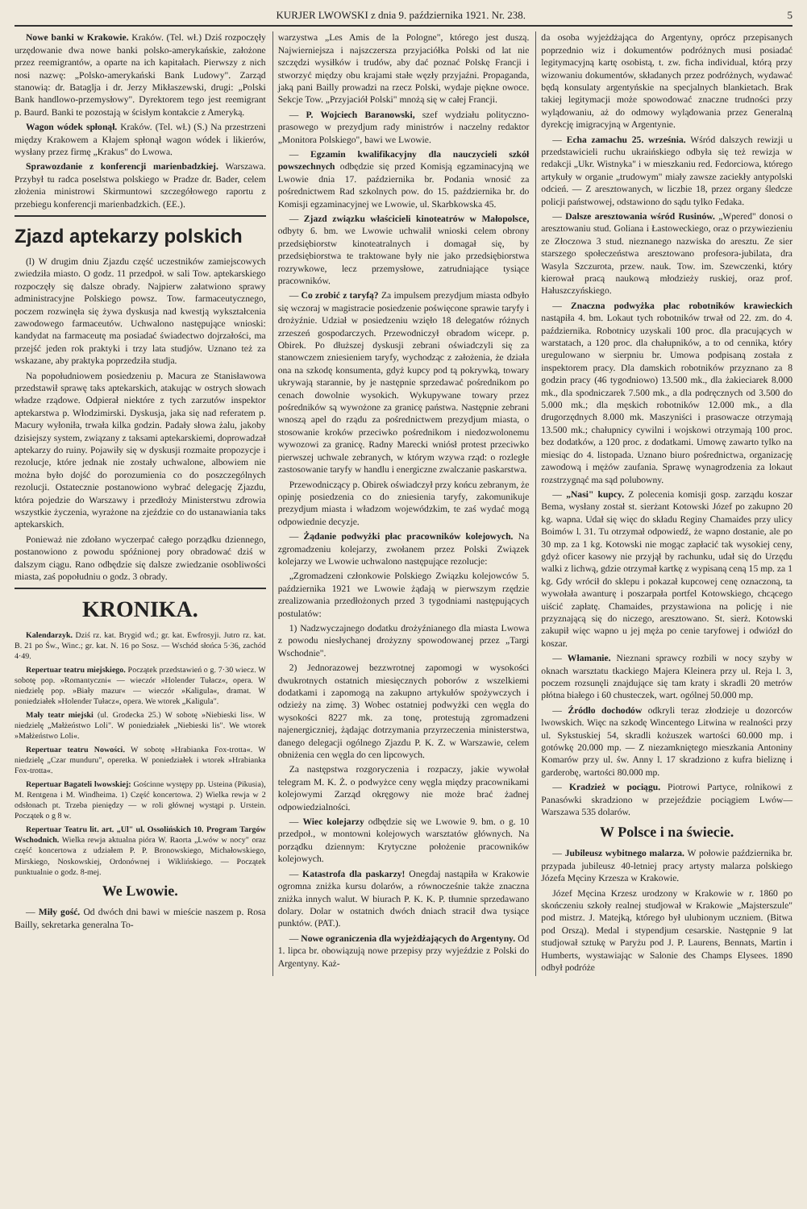KURJER LWOWSKI z dnia 9. października 1921. Nr. 238. 5
Nowe banki w Krakowie. Kraków. (Tel. wł.) Dziś rozpoczęły urzędowanie dwa nowe banki polsko-amerykańskie, założone przez reemigrantów, a oparte na ich kapitałach. Pierwszy z nich nosi nazwę: „Polsko-amerykański Bank Ludowy". Zarząd stanowią: dr. Bataglja i dr. Jerzy Mikłaszewski, drugi: „Polski Bank handlowo-przemysłowy". Dyrektorem tego jest reemigrant p. Baurd. Banki te pozostają w ścisłym kontakcie z Ameryką.
Wagon wódek spłonął. Kraków. (Tel. wł.) (S.) Na przestrzeni między Krakowem a Kłajem spłonął wagon wódek i likierów, wysłany przez firmę „Krakus" do Lwowa.
Sprawozdanie z konferencji marienbadzkiej. Warszawa. Przybył tu radca poselstwa polskiego w Pradze dr. Bader, celem złożenia ministrowi Skirmuntowi szczegółowego raportu z przebiegu konferencji marienbadzkich. (EE.).
Zjazd aptekarzy polskich
(l) W drugim dniu Zjazdu część uczestników zamiejscowych zwiedziła miasto. O godz. 11 przedpoł. w sali Tow. aptekarskiego rozpoczęły się dalsze obrady. Najpierw załatwiono sprawy administracyjne Polskiego powsz. Tow. farmaceutycznego, poczem rozwinęła się żywa dyskusja nad kwestją wykształcenia zawodowego farmaceutów. Uchwalono następujące wnioski: kandydat na farmaceutę ma posiadać świadectwo dojrzałości, ma przejść jeden rok praktyki i trzy lata studjów. Uznano też za wskazane, aby praktyka poprzedziła studja.
Na popołudniowem posiedzeniu p. Macura ze Stanisławowa przedstawił sprawę taks aptekarskich, atakując w ostrych słowach władze rządowe. Odpierał niektóre z tych zarzutów inspektor aptekarstwa p. Włodzimirski. Dyskusja, jaka się nad referatem p. Macury wyłoniła, trwała kilka godzin. Padały słowa żalu, jakoby dzisiejszy system, związany z taksami aptekarskiemi, doprowadzał aptekarzy do ruiny. Pojawiły się w dyskusji rozmaite propozycje i rezolucje, które jednak nie zostały uchwalone, albowiem nie można było dojść do porozumienia co do poszczególnych rezolucji. Ostatecznie postanowiono wybrać delegację Zjazdu, która pojedzie do Warszawy i przedłoży Ministerstwu zdrowia wszystkie życzenia, wyrażone na zjeździe co do ustanawiania taks aptekarskich.
Ponieważ nie zdołano wyczerpać całego porządku dziennego, postanowiono z powodu spóźnionej pory obradować dziś w dalszym ciągu. Rano odbędzie się dalsze zwiedzanie osobliwości miasta, zaś popołudniu o godz. 3 obrady.
KRONIKA.
Kalendarzyk. Dziś rz. kat. Brygid wd.; gr. kat. Ewfrosyji. Jutro rz. kat. B. 21 po Św., Winc.; gr. kat. N. 16 po Sosz. — Wschód słońca 5·36, zachód 4·49.
Repertuar teatru miejskiego. Początek przedstawień o g. 7·30 wiecz. W sobotę pop. »Romantyczni« — wieczór »Holender Tułacz«, opera. W niedzielę pop. »Biały mazur« — wieczór »Kaligula«, dramat. W poniedziałek »Holender Tułacz«, opera. We wtorek „Kaligula".
Mały teatr miejski (ul. Grodecka 25.) W sobotę »Niebieski lis«. W niedzielę „Małżeństwo Loli". W poniedziałek „Niebieski lis". We wtorek »Małżeństwo Loli«.
Repertuar teatru Nowości. W sobotę »Hrabianka Fox-trotta«. W niedzielę „Czar munduru", operetka. W poniedziałek i wtorek »Hrabianka Fox-trotta«.
Repertuar Bagateli lwowskiej: Gościnne występy pp. Usteina (Pikusia), M. Rentgena i M. Windheima. 1) Część koncertowa. 2) Wielka rewja w 2 odsłonach pt. Trzeba pieniędzy — w roli głównej wystąpi p. Urstein. Początek o g 8 w.
Repertuar Teatru lit. art. „Ul" ul. Ossolińskich 10. Program Targów Wschodnich. Wielka rewja aktualna pióra W. Raorta „Lwów w nocy" oraz część koncertowa z udziałem P. P. Bronowskiego, Michałowskiego, Mirskiego, Noskowskiej, Ordonównej i Wiklińskiego. — Początek punktualnie o godz. 8-mej.
We Lwowie.
— Miły gość. Od dwóch dni bawi w mieście naszem p. Rosa Bailly, sekretarka generalna To-
warzystwa „Les Amis de la Pologne", którego jest duszą. Najwierniejsza i najszczersza przyjaciółka Polski od lat nie szczędzi wysiłków i trudów, aby dać poznać Polskę Francji i stworzyć między obu krajami stałe węzły przyjaźni. Propaganda, jaką pani Bailly prowadzi na rzecz Polski, wydaje piękne owoce. Sekcje Tow. „Przyjaciół Polski" mnożą się w całej Francji.
— P. Wojciech Baranowski, szef wydziału polityczno-prasowego w prezydjum rady ministrów i naczelny redaktor „Monitora Polskiego", bawi we Lwowie.
— Egzamin kwalifikacyjny dla nauczycieli szkół powszechnych odbędzie się przed Komisją egzaminacyjną we Lwowie dnia 17. października br. Podania wnosić za pośrednictwem Rad szkolnych pow. do 15. października br. do Komisji egzaminacyjnej we Lwowie, ul. Skarbkowska 45.
— Zjazd związku właścicieli kinoteatrów w Małopolsce, odbyty 6. bm. we Lwowie uchwalił wnioski celem obrony przedsiębiorstw kinoteatralnych i domagał się, by przedsiębiorstwa te traktowane były nie jako przedsiębiorstwa rozrywkowe, lecz przemysłowe, zatrudniające tysiące pracowników.
— Co zrobić z taryfą? Za impulsem prezydjum miasta odbyło się wczoraj w magistracie posiedzenie poświęcone sprawie taryfy i drożyźnie. Udział w posiedzeniu wzięło 18 delegatów różnych zrzeszeń gospodarczych. Przewodniczył obradom wicepr. p. Obirek. Po dłuższej dyskusji zebrani oświadczyli się za stanowczem zniesieniem taryfy, wychodząc z założenia, że działa ona na szkodę konsumenta, gdyż kupcy pod tą pokrywką, towary ukrywają starannie, by je następnie sprzedawać pośrednikom po cenach dowolnie wysokich. Wykupywane towary przez pośredników są wywożone za granicę państwa. Następnie zebrani wnoszą apel do rządu za pośrednictwem prezydjum miasta, o stosowanie kroków przeciwko pośrednikom i niedozwolonemu wywozowi za granicę. Radny Marecki wniósł protest przeciwko pierwszej uchwale zebranych, w którym wzywa rząd: o rozległe zastosowanie taryfy w handlu i energiczne zwalczanie paskarstwa.
Przewodniczący p. Obirek oświadczył przy końcu zebranym, że opinję posiedzenia co do zniesienia taryfy, zakomunikuje prezydjum miasta i władzom wojewódzkim, te zaś wydać mogą odpowiednie decyzje.
— Żądanie podwyżki płac pracowników kolejowych. Na zgromadzeniu kolejarzy, zwołanem przez Polski Związek kolejarzy we Lwowie uchwalono następujące rezolucje:
„Zgromadzeni członkowie Polskiego Związku kolejowców 5. października 1921 we Lwowie żądają w pierwszym rzędzie zrealizowania przedłożonych przed 3 tygodniami następujących postulatów:
1) Nadzwyczajnego dodatku drożyźnianego dla miasta Lwowa z powodu niesłychanej drożyzny spowodowanej przez „Targi Wschodnie".
2) Jednorazowej bezzwrotnej zapomogi w wysokości dwukrotnych ostatnich miesięcznych poborów z wszelkiemi dodatkami i zapomogą na zakupno artykułów spożywczych i odzieży na zimę. 3) Wobec ostatniej podwyżki cen węgla do wysokości 8227 mk. za tonę, protestują zgromadzeni najenergiczniej, żądając dotrzymania przyrzeczenia ministerstwa, danego delegacji ogólnego Zjazdu P. K. Z. w Warszawie, celem obniżenia cen węgla do cen lipcowych.
Za następstwa rozgoryczenia i rozpaczy, jakie wywołał telegram M. K. Ż. o podwyżce ceny węgla między pracownikami kolejowymi Zarząd okręgowy nie może brać żadnej odpowiedzialności.
— Wiec kolejarzy odbędzie się we Lwowie 9. bm. o g. 10 przedpoł., w montowni kolejowych warsztatów głównych. Na porządku dziennym: Krytyczne położenie pracowników kolejowych.
— Katastrofa dla paskarzy! Onegdaj nastąpiła w Krakowie ogromna zniżka kursu dolarów, a równocześnie także znaczna zniżka innych walut. W biurach P. K. K. P. tłumnie sprzedawano dolary. Dolar w ostatnich dwóch dniach stracił dwa tysiące punktów. (PAT.).
— Nowe ograniczenia dla wyjeżdżających do Argentyny. Od 1. lipca br. obowiązują nowe przepisy przy wyjeździe z Polski do Argentyny. Każ-
da osoba wyjeżdżająca do Argentyny, oprócz przepisanych poprzednio wiz i dokumentów podróżnych musi posiadać legitymacyjną kartę osobistą, t. zw. ficha individual, którą przy wizowaniu dokumentów, składanych przez podróżnych, wydawać będą konsulaty argentyńskie na specjalnych blankietach. Brak takiej legitymacji może spowodować znaczne trudności przy wylądowaniu, aż do odmowy wylądowania przez Generalną dyrekcję imigracyjną w Argentynie.
— Echa zamachu 25. września. Wśród dalszych rewizji u przedstawicieli ruchu ukraińskiego odbyła się też rewizja w redakcji „Ukr. Wistnyka" i w mieszkaniu red. Fedorciowa, którego artykuły w organie „trudowym" miały zawsze zaciekły antypolski odcień. — Z aresztowanych, w liczbie 18, przez organy śledcze policji państwowej, odstawiono do sądu tylko Fedaka.
— Dalsze aresztowania wśród Rusinów. „Wpered" donosi o aresztowaniu stud. Goliana i Łastoweckiego, oraz o przywiezieniu ze Złoczowa 3 stud. nieznanego nazwiska do aresztu. Ze sier starszego społeczeństwa aresztowano profesora-jubilata, dra Wasyla Szczurota, przew. nauk. Tow. im. Szewczenki, który kierował pracą naukową młodzieży ruskiej, oraz prof. Hałuszczyńskiego.
— Znaczna podwyżka płac robotników krawieckich nastąpiła 4. bm. Lokaut tych robotników trwał od 22. zm. do 4. października. Robotnicy uzyskali 100 proc. dla pracujących w warstatach, a 120 proc. dla chałupników, a to od cennika, który uregulowano w sierpniu br. Umowa podpisaną została z inspektorem pracy. Dla damskich robotników przyznano za 8 godzin pracy (46 tygodniowo) 13.500 mk., dla żakieciarek 8.000 mk., dla spodniczarek 7.500 mk., a dla podręcznych od 3.500 do 5.000 mk.; dla męskich robotników 12.000 mk., a dla drugorzędnych 8.000 mk. Maszyniści i prasowacze otrzymają 13.500 mk.; chałupnicy cywilni i wojskowi otrzymają 100 proc. bez dodatków, a 120 proc. z dodatkami. Umowę zawarto tylko na miesiąc do 4. listopada. Uznano biuro pośrednictwa, organizację zawodową i mężów zaufania. Sprawę wynagrodzenia za lokaut rozstrzygnąć ma sąd polubowny.
— „Nasi" kupcy. Z polecenia komisji gosp. zarządu koszar Bema, wysłany został st. sierżant Kotowski Józef po zakupno 20 kg. wapna. Udał się więc do składu Reginy Chamaides przy ulicy Boimów l. 31. Tu otrzymał odpowiedź, że wapno dostanie, ale po 30 mp. za 1 kg. Kotowski nie mogąc zapłacić tak wysokiej ceny, gdyż oficer kasowy nie przyjął by rachunku, udał się do Urzędu walki z lichwą, gdzie otrzymał kartkę z wypisaną ceną 15 mp. za 1 kg. Gdy wrócił do sklepu i pokazał kupcowej cenę oznaczoną, ta wywołała awanturę i poszarpała portfel Kotowskiego, chcącego uiścić zapłatę. Chamaides, przystawiona na policję i nie przyznającą się do niczego, aresztowano. St. sierż. Kotowski zakupił więc wapno u jej męża po cenie taryfowej i odwiózł do koszar.
— Włamanie. Nieznani sprawcy rozbili w nocy szyby w oknach warsztatu tkackiego Majera Kleinera przy ul. Reja l. 3, poczem rozsunęli znajdujące się tam kraty i skradli 20 metrów płótna białego i 60 chusteczek, wart. ogólnej 50.000 mp.
— Źródło dochodów odkryli teraz złodzieje u dozorców lwowskich. Więc na szkodę Wincentego Litwina w realności przy ul. Sykstuskiej 54, skradli kożuszek wartości 60.000 mp. i gotówkę 20.000 mp. — Z niezamkniętego mieszkania Antoniny Komarów przy ul. św. Anny l. 17 skradziono z kufra bieliznę i garderobę, wartości 80.000 mp.
— Kradzież w pociągu. Piotrowi Partyce, rolnikowi z Panasówki skradziono w przejeździe pociągiem Lwów—Warszawa 535 dolarów.
W Polsce i na świecie.
— Jubileusz wybitnego malarza. W połowie października br. przypada jubileusz 40-letniej pracy artysty malarza polskiego Józefa Męciny Krzesza w Krakowie.
Józef Męcina Krzesz urodzony w Krakowie w r. 1860 po skończeniu szkoły realnej studjował w Krakowie „Majsterszule" pod mistrz. J. Matejką, którego był ulubionym uczniem. (Bitwa pod Orszą). Medal i stypendjum cesarskie. Następnie 9 lat studjował sztukę w Paryżu pod J. P. Laurens, Bennats, Martin i Humberts, wystawiając w Salonie des Champs Elysees. 1890 odbył podróże